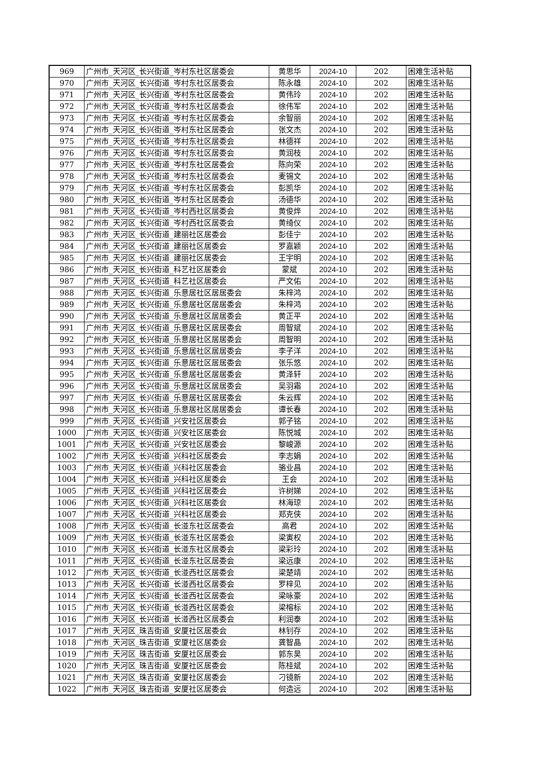| 969 | 广州市_天河区_长兴街道_岑村东社区居委会 | 黄思华 | 2024-10 | 202 | 困难生活补贴 |
| 970 | 广州市_天河区_长兴街道_岑村东社区居委会 | 陈永雄 | 2024-10 | 202 | 困难生活补贴 |
| 971 | 广州市_天河区_长兴街道_岑村东社区居委会 | 黄伟玲 | 2024-10 | 202 | 困难生活补贴 |
| 972 | 广州市_天河区_长兴街道_岑村东社区居委会 | 徐伟军 | 2024-10 | 202 | 困难生活补贴 |
| 973 | 广州市_天河区_长兴街道_岑村东社区居委会 | 余智丽 | 2024-10 | 202 | 困难生活补贴 |
| 974 | 广州市_天河区_长兴街道_岑村东社区居委会 | 张文杰 | 2024-10 | 202 | 困难生活补贴 |
| 975 | 广州市_天河区_长兴街道_岑村东社区居委会 | 林德祥 | 2024-10 | 202 | 困难生活补贴 |
| 976 | 广州市_天河区_长兴街道_岑村东社区居委会 | 黄润枝 | 2024-10 | 202 | 困难生活补贴 |
| 977 | 广州市_天河区_长兴街道_岑村东社区居委会 | 陈向荣 | 2024-10 | 202 | 困难生活补贴 |
| 978 | 广州市_天河区_长兴街道_岑村东社区居委会 | 麦锡文 | 2024-10 | 202 | 困难生活补贴 |
| 979 | 广州市_天河区_长兴街道_岑村东社区居委会 | 彭凯华 | 2024-10 | 202 | 困难生活补贴 |
| 980 | 广州市_天河区_长兴街道_岑村东社区居委会 | 汤德华 | 2024-10 | 202 | 困难生活补贴 |
| 981 | 广州市_天河区_长兴街道_岑村西社区居委会 | 黄俊烨 | 2024-10 | 202 | 困难生活补贴 |
| 982 | 广州市_天河区_长兴街道_岑村西社区居委会 | 黄绮仪 | 2024-10 | 202 | 困难生活补贴 |
| 983 | 广州市_天河区_长兴街道_建丽社区居委会 | 彭佳宁 | 2024-10 | 202 | 困难生活补贴 |
| 984 | 广州市_天河区_长兴街道_建丽社区居委会 | 罗嘉颖 | 2024-10 | 202 | 困难生活补贴 |
| 985 | 广州市_天河区_长兴街道_建丽社区居委会 | 王宇明 | 2024-10 | 202 | 困难生活补贴 |
| 986 | 广州市_天河区_长兴街道_科艺社区居委会 | 蒙斌 | 2024-10 | 202 | 困难生活补贴 |
| 987 | 广州市_天河区_长兴街道_科艺社区居委会 | 严文佑 | 2024-10 | 202 | 困难生活补贴 |
| 988 | 广州市_天河区_长兴街道_乐意居社区居居委会 | 朱梓鸿 | 2024-10 | 202 | 困难生活补贴 |
| 989 | 广州市_天河区_长兴街道_乐意居社区居居委会 | 朱梓鸿 | 2024-10 | 202 | 困难生活补贴 |
| 990 | 广州市_天河区_长兴街道_乐意居社区居居委会 | 黄正平 | 2024-10 | 202 | 困难生活补贴 |
| 991 | 广州市_天河区_长兴街道_乐意居社区居居委会 | 周智斌 | 2024-10 | 202 | 困难生活补贴 |
| 992 | 广州市_天河区_长兴街道_乐意居社区居居委会 | 周智明 | 2024-10 | 202 | 困难生活补贴 |
| 993 | 广州市_天河区_长兴街道_乐意居社区居居委会 | 李子洋 | 2024-10 | 202 | 困难生活补贴 |
| 994 | 广州市_天河区_长兴街道_乐意居社区居居委会 | 张乐悠 | 2024-10 | 202 | 困难生活补贴 |
| 995 | 广州市_天河区_长兴街道_乐意居社区居居委会 | 黄泽轩 | 2024-10 | 202 | 困难生活补贴 |
| 996 | 广州市_天河区_长兴街道_乐意居社区居居委会 | 吴羽霜 | 2024-10 | 202 | 困难生活补贴 |
| 997 | 广州市_天河区_长兴街道_乐意居社区居居委会 | 朱云辉 | 2024-10 | 202 | 困难生活补贴 |
| 998 | 广州市_天河区_长兴街道_乐意居社区居居委会 | 谭长春 | 2024-10 | 202 | 困难生活补贴 |
| 999 | 广州市_天河区_长兴街道_兴安社区居委会 | 郭子铭 | 2024-10 | 202 | 困难生活补贴 |
| 1000 | 广州市_天河区_长兴街道_兴安社区居委会 | 陈悦城 | 2024-10 | 202 | 困难生活补贴 |
| 1001 | 广州市_天河区_长兴街道_兴安社区居委会 | 黎峻源 | 2024-10 | 202 | 困难生活补贴 |
| 1002 | 广州市_天河区_长兴街道_兴科社区居委会 | 李志娟 | 2024-10 | 202 | 困难生活补贴 |
| 1003 | 广州市_天河区_长兴街道_兴科社区居委会 | 骆业昌 | 2024-10 | 202 | 困难生活补贴 |
| 1004 | 广州市_天河区_长兴街道_兴科社区居委会 | 王会 | 2024-10 | 202 | 困难生活补贴 |
| 1005 | 广州市_天河区_长兴街道_兴科社区居委会 | 许树娣 | 2024-10 | 202 | 困难生活补贴 |
| 1006 | 广州市_天河区_长兴街道_兴科社区居委会 | 林海琼 | 2024-10 | 202 | 困难生活补贴 |
| 1007 | 广州市_天河区_长兴街道_兴科社区居委会 | 郑克侠 | 2024-10 | 202 | 困难生活补贴 |
| 1008 | 广州市_天河区_长兴街道_长湴东社区居委会 | 高君 | 2024-10 | 202 | 困难生活补贴 |
| 1009 | 广州市_天河区_长兴街道_长湴东社区居委会 | 梁寅权 | 2024-10 | 202 | 困难生活补贴 |
| 1010 | 广州市_天河区_长兴街道_长湴东社区居委会 | 梁彩玲 | 2024-10 | 202 | 困难生活补贴 |
| 1011 | 广州市_天河区_长兴街道_长湴东社区居委会 | 梁远康 | 2024-10 | 202 | 困难生活补贴 |
| 1012 | 广州市_天河区_长兴街道_长湴西社区居委会 | 梁楚靖 | 2024-10 | 202 | 困难生活补贴 |
| 1013 | 广州市_天河区_长兴街道_长湴西社区居委会 | 罗梓见 | 2024-10 | 202 | 困难生活补贴 |
| 1014 | 广州市_天河区_长兴街道_长湴西社区居委会 | 梁咏豪 | 2024-10 | 202 | 困难生活补贴 |
| 1015 | 广州市_天河区_长兴街道_长湴西社区居委会 | 梁榕标 | 2024-10 | 202 | 困难生活补贴 |
| 1016 | 广州市_天河区_长兴街道_长湴西社区居委会 | 利润泰 | 2024-10 | 202 | 困难生活补贴 |
| 1017 | 广州市_天河区_珠吉街道_安厦社区居委会 | 林钊存 | 2024-10 | 202 | 困难生活补贴 |
| 1018 | 广州市_天河区_珠吉街道_安厦社区居委会 | 龚智晶 | 2024-10 | 202 | 困难生活补贴 |
| 1019 | 广州市_天河区_珠吉街道_安厦社区居委会 | 郭东昊 | 2024-10 | 202 | 困难生活补贴 |
| 1020 | 广州市_天河区_珠吉街道_安厦社区居委会 | 陈桂斌 | 2024-10 | 202 | 困难生活补贴 |
| 1021 | 广州市_天河区_珠吉街道_安厦社区居委会 | 刁镜新 | 2024-10 | 202 | 困难生活补贴 |
| 1022 | 广州市_天河区_珠吉街道_安厦社区居委会 | 何造远 | 2024-10 | 202 | 困难生活补贴 |